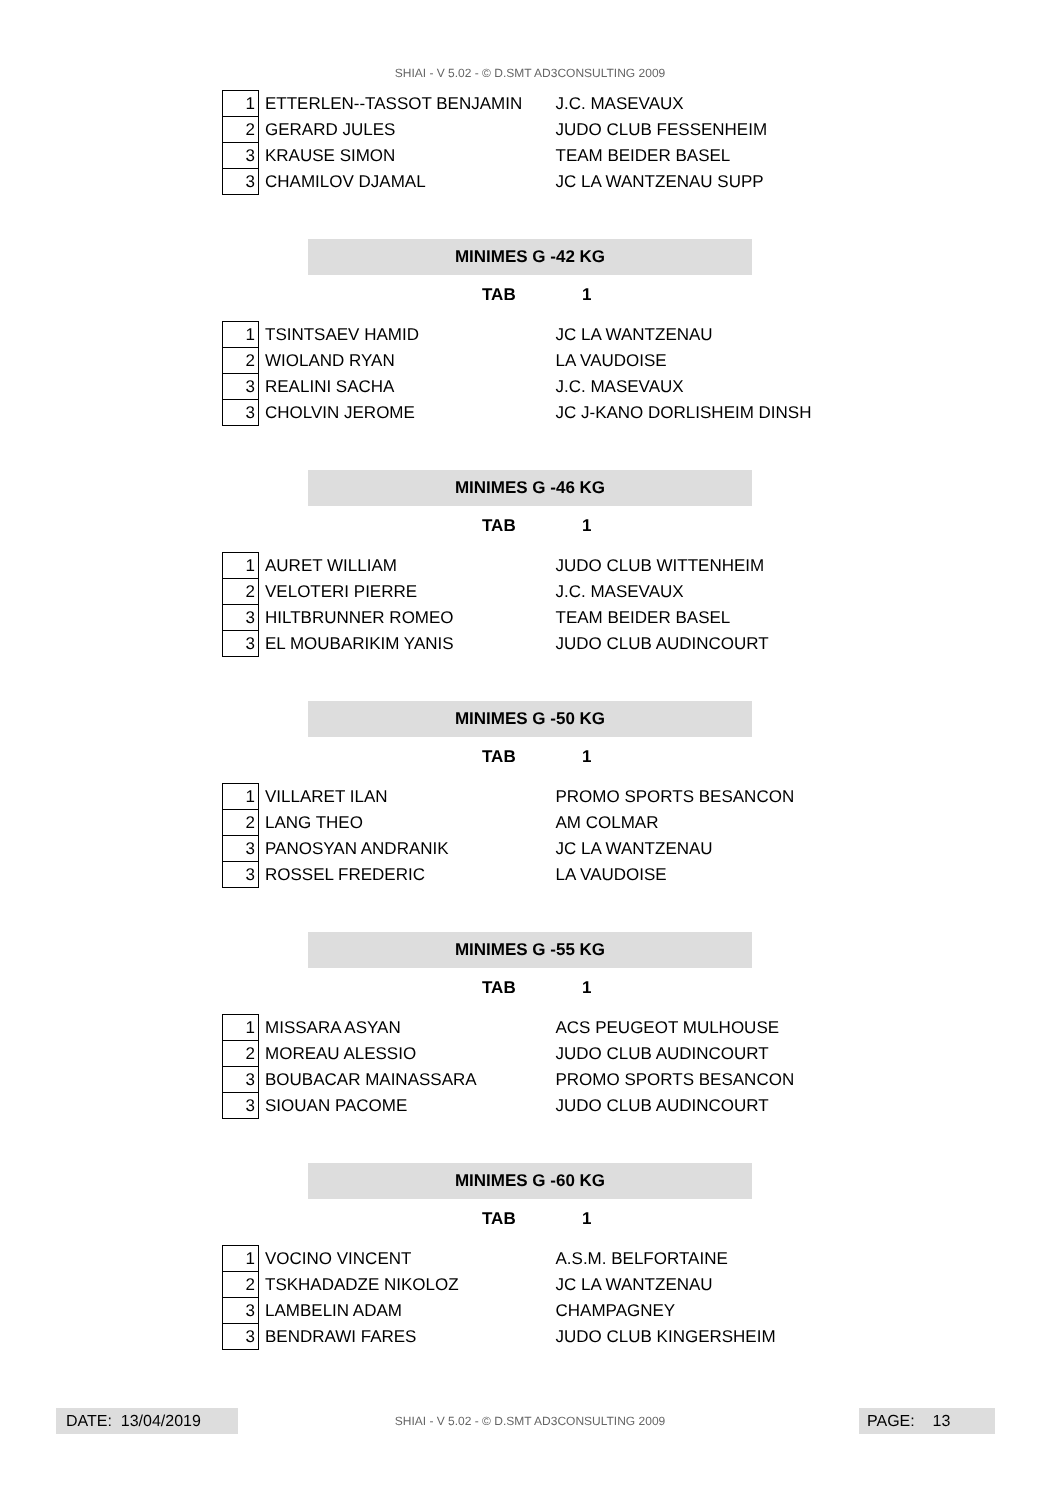SHIAI - V 5.02 - © D.SMT AD3CONSULTING 2009
| 1 | ETTERLEN--TASSOT BENJAMIN | J.C. MASEVAUX |
| 2 | GERARD JULES | JUDO CLUB FESSENHEIM |
| 3 | KRAUSE SIMON | TEAM BEIDER BASEL |
| 3 | CHAMILOV DJAMAL | JC LA WANTZENAU SUPP |
MINIMES G -42 KG
TAB 1
| 1 | TSINTSAEV HAMID | JC LA WANTZENAU |
| 2 | WIOLAND RYAN | LA VAUDOISE |
| 3 | REALINI SACHA | J.C. MASEVAUX |
| 3 | CHOLVIN JEROME | JC J-KANO DORLISHEIM DINSH |
MINIMES G -46 KG
TAB 1
| 1 | AURET WILLIAM | JUDO CLUB WITTENHEIM |
| 2 | VELOTERI PIERRE | J.C. MASEVAUX |
| 3 | HILTBRUNNER ROMEO | TEAM BEIDER BASEL |
| 3 | EL MOUBARIKIM YANIS | JUDO CLUB AUDINCOURT |
MINIMES G -50 KG
TAB 1
| 1 | VILLARET ILAN | PROMO SPORTS BESANCON |
| 2 | LANG THEO | AM COLMAR |
| 3 | PANOSYAN ANDRANIK | JC LA WANTZENAU |
| 3 | ROSSEL FREDERIC | LA VAUDOISE |
MINIMES G -55 KG
TAB 1
| 1 | MISSARA ASYAN | ACS PEUGEOT MULHOUSE |
| 2 | MOREAU ALESSIO | JUDO CLUB AUDINCOURT |
| 3 | BOUBACAR MAINASSARA | PROMO SPORTS BESANCON |
| 3 | SIOUAN PACOME | JUDO CLUB AUDINCOURT |
MINIMES G -60 KG
TAB 1
| 1 | VOCINO VINCENT | A.S.M. BELFORTAINE |
| 2 | TSKHADADZE NIKOLOZ | JC LA WANTZENAU |
| 3 | LAMBELIN ADAM | CHAMPAGNEY |
| 3 | BENDRAWI FARES | JUDO CLUB KINGERSHEIM |
DATE: 13/04/2019
SHIAI - V 5.02 - © D.SMT AD3CONSULTING 2009 PAGE: 13